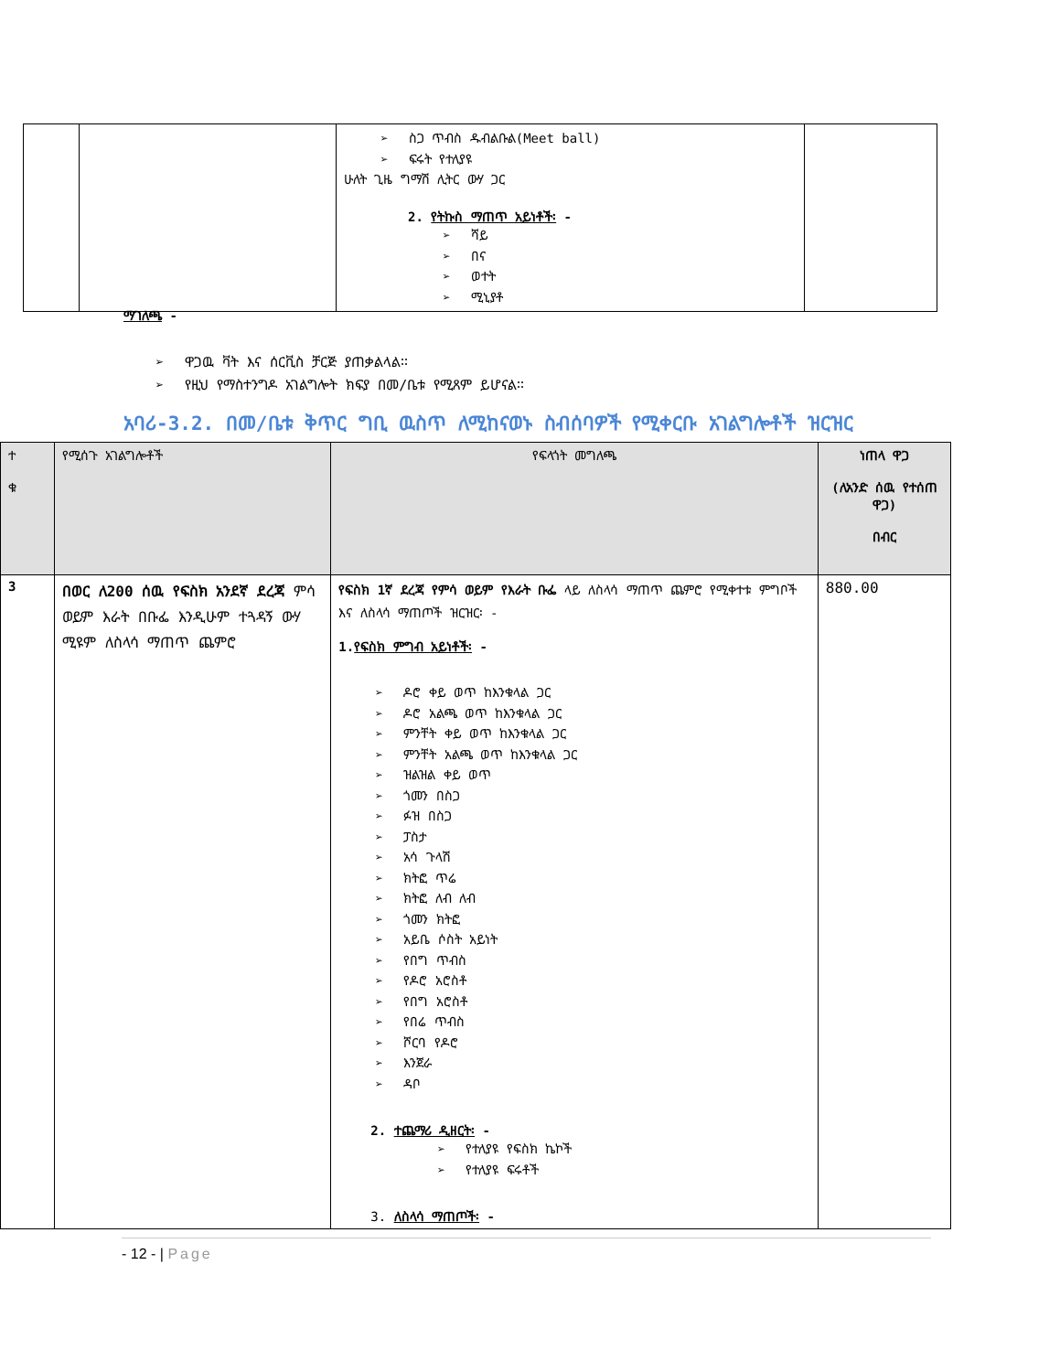| | | ➢ ስጋ ጥብስ ዱብልቡል(Meet ball) ➢ ፍሩት የተለያዩ ሁለት ጊዜ ግማሽ ሊትር ውሃ ጋር 2. የትኩስ ማጠጥ አይነቶች፡ - ➢ ሻይ ➢ በና ➢ ወተት ➢ ሚኒያቶ | |
ማገለጫ -
➢ ዋጋዉ ቫት እና ሰርቪስ ቻርጅ ያጠቃልላል፡፡
➢ የዚህ የማስተንግዶ አገልግሎት ክፍያ በመ/ቤቱ የሚጸም ይሆናል፡፡
አባሪ-3.2. በመ/ቤቱ ቅጥር ግቢ ዉስጥ ለሚከናወኑ ስብሰባዎች የሚቀርቡ አገልግሎቶች ዝርዝር
| ተ ቁ | የሚሰጉ አገልግሎቶች | የፍላጎት መግለጫ | ነጠላ ዋጋ (ለአንድ ሰዉ የተሰጠ ዋጋ) በብር |
| --- | --- | --- | --- |
| 3 | በወር ለ200 ሰዉ የፍስክ አንደኛ ደረጃ ምሳ ወይም እራት በቡፌ እንዲሁም ተጓዳኝ ውሃ ሚዩም ለስላሳ ማጠጥ ጨምሮ | የፍስክ 1ኛ ደረጃ የምሳ ወይም የእራት ቡፌ ላይ ለስላሳ ማጠጥ ጨምሮ የሚቀተቱ ምግቦች እና ለስላሳ ማጠጦች ዝርዝር፡ - 1. የፍስክ ምግብ አይነቶች፡ - ➢ ዶሮ ቀይ ወጥ ከእንቁላል ጋር ➢ ዶሮ አልጫ ወጥ ከእንቁላል ጋር ➢ ምንቸት ቀይ ወጥ ከእንቁላል ጋር ➢ ምንቸት አልጫ ወጥ ከእንቁላል ጋር ➢ ዝልዝል ቀይ ወጥ ➢ ጎመን በስጋ ➢ ፉዝ በስጋ ➢ ፓስታ ➢ አሳ ጉላሽ ➢ ክትፎ ጥሬ ➢ ክትፎ ለብ ለብ ➢ ጎመን ክትፎ ➢ አይቤ ሶስት አይነት ➢ የበግ ጥብስ ➢ የዶሮ አሮስቶ ➢ የበግ አሮስቶ ➢ የበሬ ጥብስ ➢ ሾርባ የዶሮ ➢ እንጀራ ➢ ዳቦ 2. ተጨማሪ ዲዘርት፡ - ➢ የተለያዩ የፍስክ ኬኮች ➢ የተለያዩ ፍሩቶች 3. ለስላሳ ማጠጦች፡ - | 880.00 |
- 12 - | Page